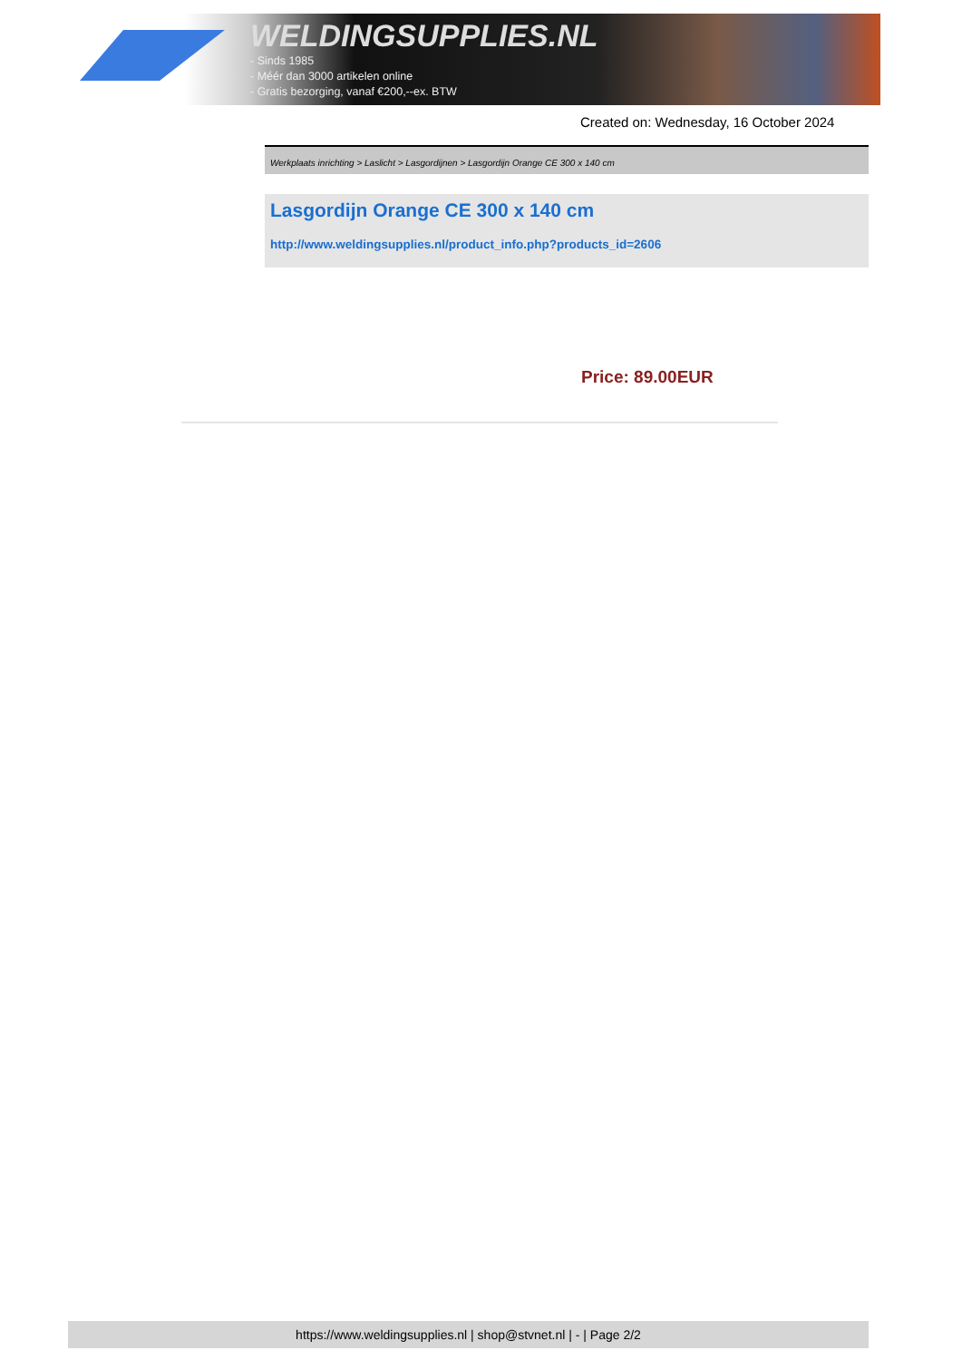WELDINGSUPPLIES.NL
- Sinds 1985
- Méér dan 3000 artikelen online
- Gratis bezorging, vanaf €200,--ex. BTW
Created on: Wednesday, 16 October 2024
Werkplaats inrichting > Laslicht > Lasgordijnen > Lasgordijn Orange CE 300 x 140 cm
Lasgordijn Orange CE 300 x 140 cm
http://www.weldingsupplies.nl/product_info.php?products_id=2606
Price: 89.00EUR
https://www.weldingsupplies.nl | shop@stvnet.nl | - | Page 2/2